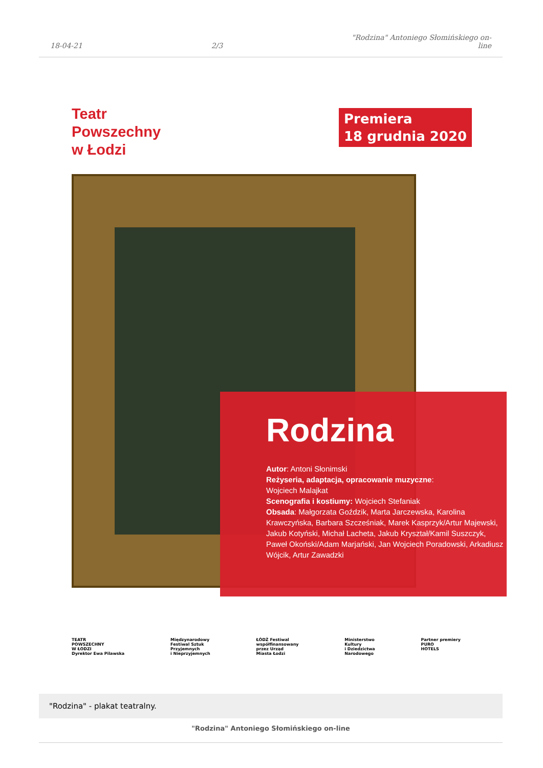18-04-21
2/3
"Rodzina" Antoniego Słomińskiego on-
line
Teatr
Powszechny
w Łodzi
Premiera
18 grudnia 2020
Rodzina
Autor: Antoni Słonimski
Reżyseria, adaptacja, opracowanie muzyczne:
Wojciech Malajkat
Scenografia i kostiumy: Wojciech Stefaniak
Obsada: Małgorzata Goździk, Marta Jarczewska, Karolina Krawczyńska, Barbara Szcześniak, Marek Kasprzyk/Artur Majewski, Jakub Kotyński, Michał Lacheta, Jakub Kryształ/Kamil Suszczyk, Paweł Okoński/Adam Marjański, Jan Wojciech Poradowski, Arkadiusz Wójcik, Artur Zawadzki
TEATR
POWSZECHNY
W ŁODZI
Dyrektor Ewa Pilawska
Międzynarodowy
Festiwal Sztuk
Przyjemnych
i Nieprzyjemnych
ŁÓDŹ Festiwal
współfinansowany
przez Urząd
Miasta Łodzi
Ministerstwo
Kultury
i Dziedzictwa
Narodowego
Partner premiery
PURO
HOTELS
"Rodzina" - plakat teatralny.
"Rodzina" Antoniego Słomińskiego on-line